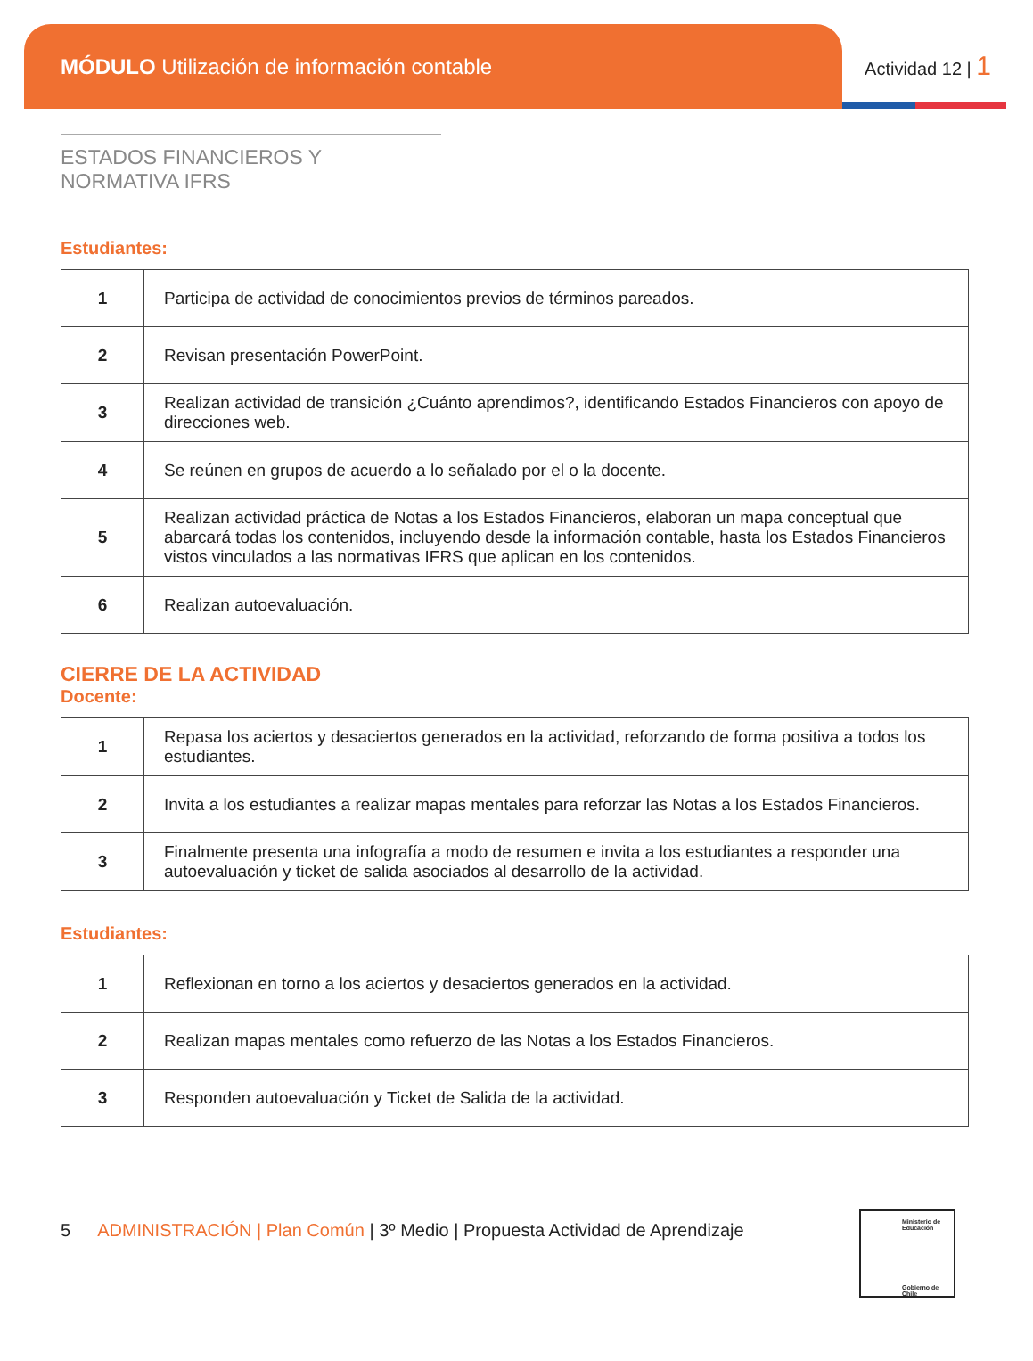MÓDULO Utilización de información contable
Actividad 12 | 1
ESTADOS FINANCIEROS Y NORMATIVA IFRS
Estudiantes:
| 1 | Participa de actividad de conocimientos previos de términos pareados. |
| 2 | Revisan presentación PowerPoint. |
| 3 | Realizan actividad de transición ¿Cuánto aprendimos?, identificando Estados Financieros con apoyo de direcciones web. |
| 4 | Se reúnen en grupos de acuerdo a lo señalado por el o la docente. |
| 5 | Realizan actividad práctica de Notas a los Estados Financieros, elaboran un mapa conceptual que abarcará todas los contenidos, incluyendo desde la información contable, hasta los Estados Financieros vistos vinculados a las normativas IFRS que aplican en los contenidos. |
| 6 | Realizan autoevaluación. |
CIERRE DE LA ACTIVIDAD
Docente:
| 1 | Repasa los aciertos y desaciertos generados en la actividad, reforzando de forma positiva a todos los estudiantes. |
| 2 | Invita a los estudiantes a realizar mapas mentales para reforzar las Notas a los Estados Financieros. |
| 3 | Finalmente presenta una infografía a modo de resumen e invita a los estudiantes a responder una autoevaluación y ticket de salida asociados al desarrollo de la actividad. |
Estudiantes:
| 1 | Reflexionan en torno a los aciertos y desaciertos generados en la actividad. |
| 2 | Realizan mapas mentales como refuerzo de las Notas a los Estados Financieros. |
| 3 | Responden autoevaluación y Ticket de Salida de la actividad. |
5 ADMINISTRACIÓN | Plan Común | 3º Medio | Propuesta Actividad de Aprendizaje
Ministerio de Educación
Gobierno de Chile